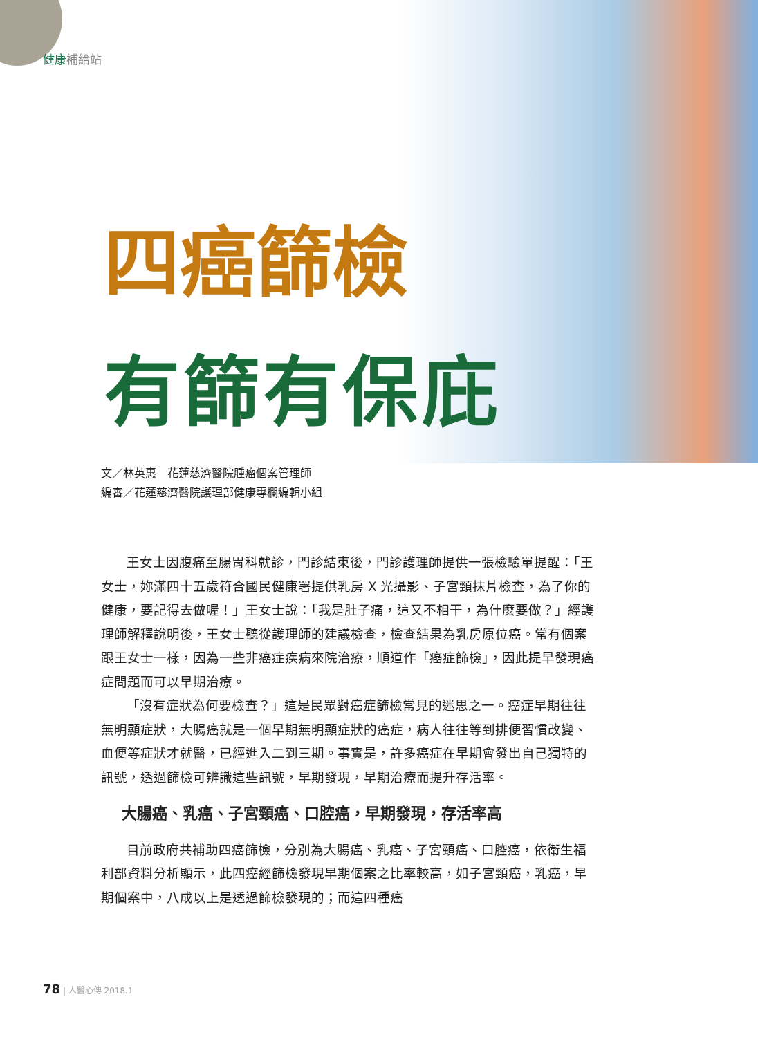健康補給站
四癌篩檢
有篩有保庇
文／林英惠　花蓮慈濟醫院腫瘤個案管理師
編審／花蓮慈濟醫院護理部健康專欄編輯小組
王女士因腹痛至腸胃科就診，門診結束後，門診護理師提供一張檢驗單提醒：「王女士，妳滿四十五歲符合國民健康署提供乳房 X 光攝影、子宮頸抹片檢查，為了你的健康，要記得去做喔！」王女士說：「我是肚子痛，這又不相干，為什麼要做？」經護理師解釋說明後，王女士聽從護理師的建議檢查，檢查結果為乳房原位癌。常有個案跟王女士一樣，因為一些非癌症疾病來院治療，順道作「癌症篩檢」，因此提早發現癌症問題而可以早期治療。
「沒有症狀為何要檢查？」這是民眾對癌症篩檢常見的迷思之一。癌症早期往往無明顯症狀，大腸癌就是一個早期無明顯症狀的癌症，病人往往等到排便習慣改變、血便等症狀才就醫，已經進入二到三期。事實是，許多癌症在早期會發出自己獨特的訊號，透過篩檢可辨識這些訊號，早期發現，早期治療而提升存活率。
大腸癌、乳癌、子宮頸癌、口腔癌，早期發現，存活率高
目前政府共補助四癌篩檢，分別為大腸癌、乳癌、子宮頸癌、口腔癌，依衛生福利部資料分析顯示，此四癌經篩檢發現早期個案之比率較高，如子宮頸癌，乳癌，早期個案中，八成以上是透過篩檢發現的；而這四種癌
78 | 人醫心傳 2018.1